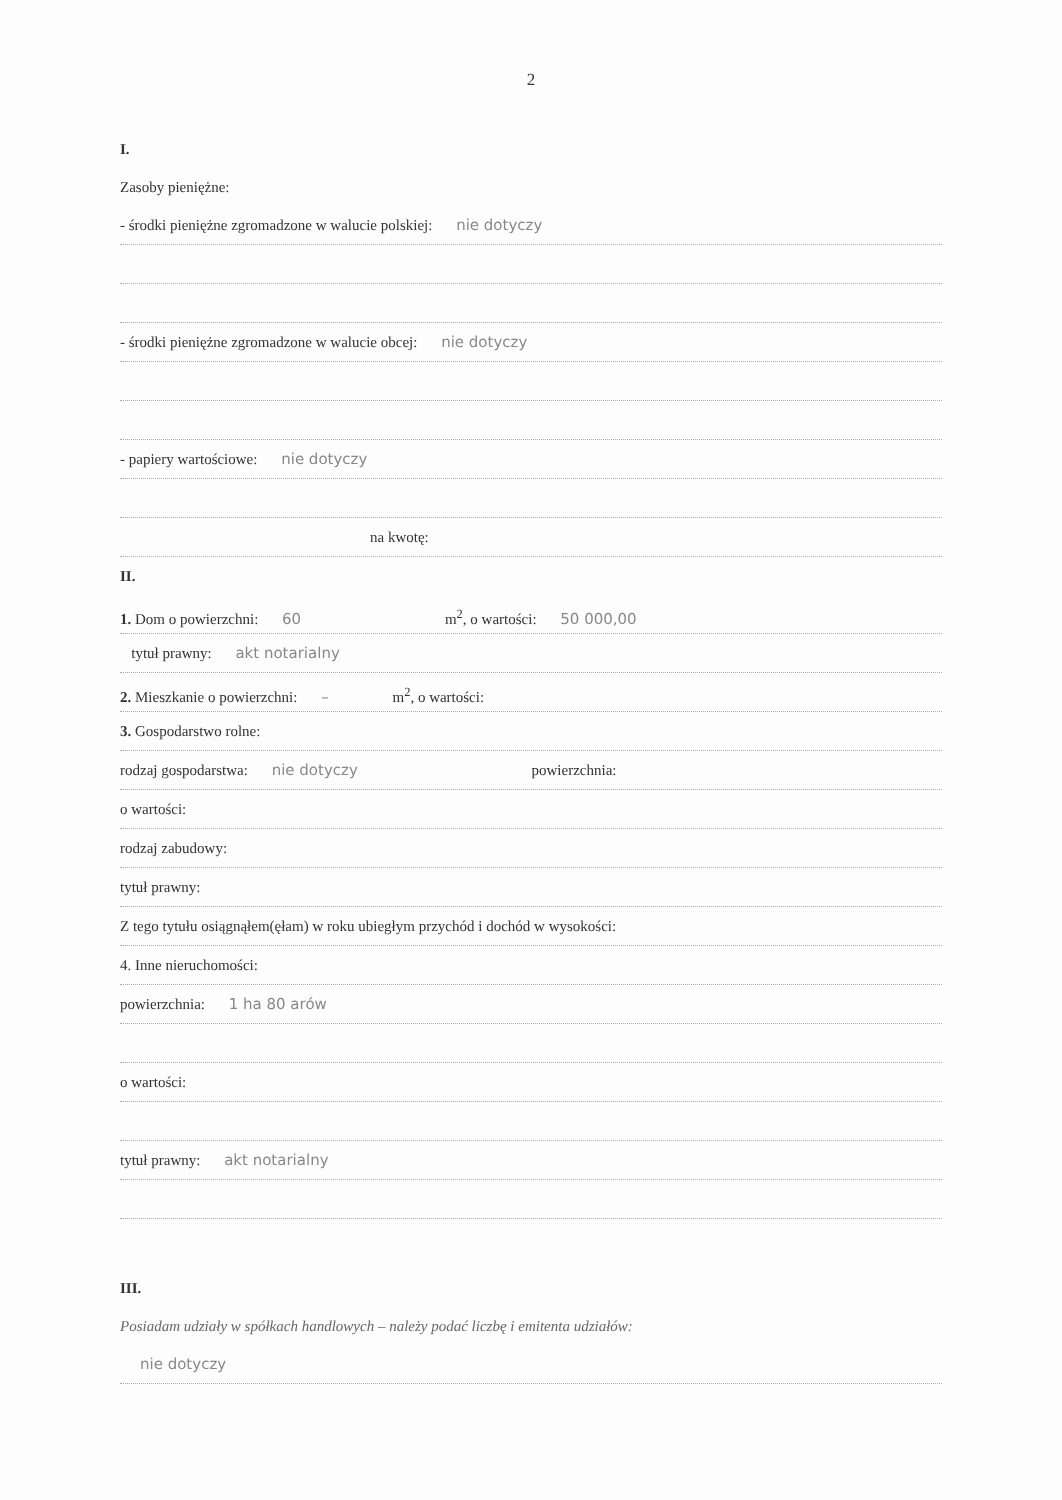2
I.
Zasoby pieniężne:
- środki pieniężne zgromadzone w walucie polskiej: nie dotyczy
- środki pieniężne zgromadzone w walucie obcej: nie dotyczy
- papiery wartościowe: nie dotyczy
na kwotę:
II.
1. Dom o powierzchni: 60 m<sup>2</sup>, o wartości: 50 000,00
tytuł prawny: akt notarialny
2. Mieszkanie o powierzchni: – m<sup>2</sup>, o wartości:
3. Gospodarstwo rolne:
rodzaj gospodarstwa: nie dotyczy powierzchnia:
o wartości:
rodzaj zabudowy:
tytuł prawny:
Z tego tytułu osiągnąłem(ęłam) w roku ubiegłym przychód i dochód w wysokości:
4. Inne nieruchomości:
powierzchnia: 1 ha 80 arów
o wartości:
tytuł prawny: akt notarialny
III.
Posiadam udziały w spółkach handlowych – należy podać liczbę i emitenta udziałów:
nie dotyczy